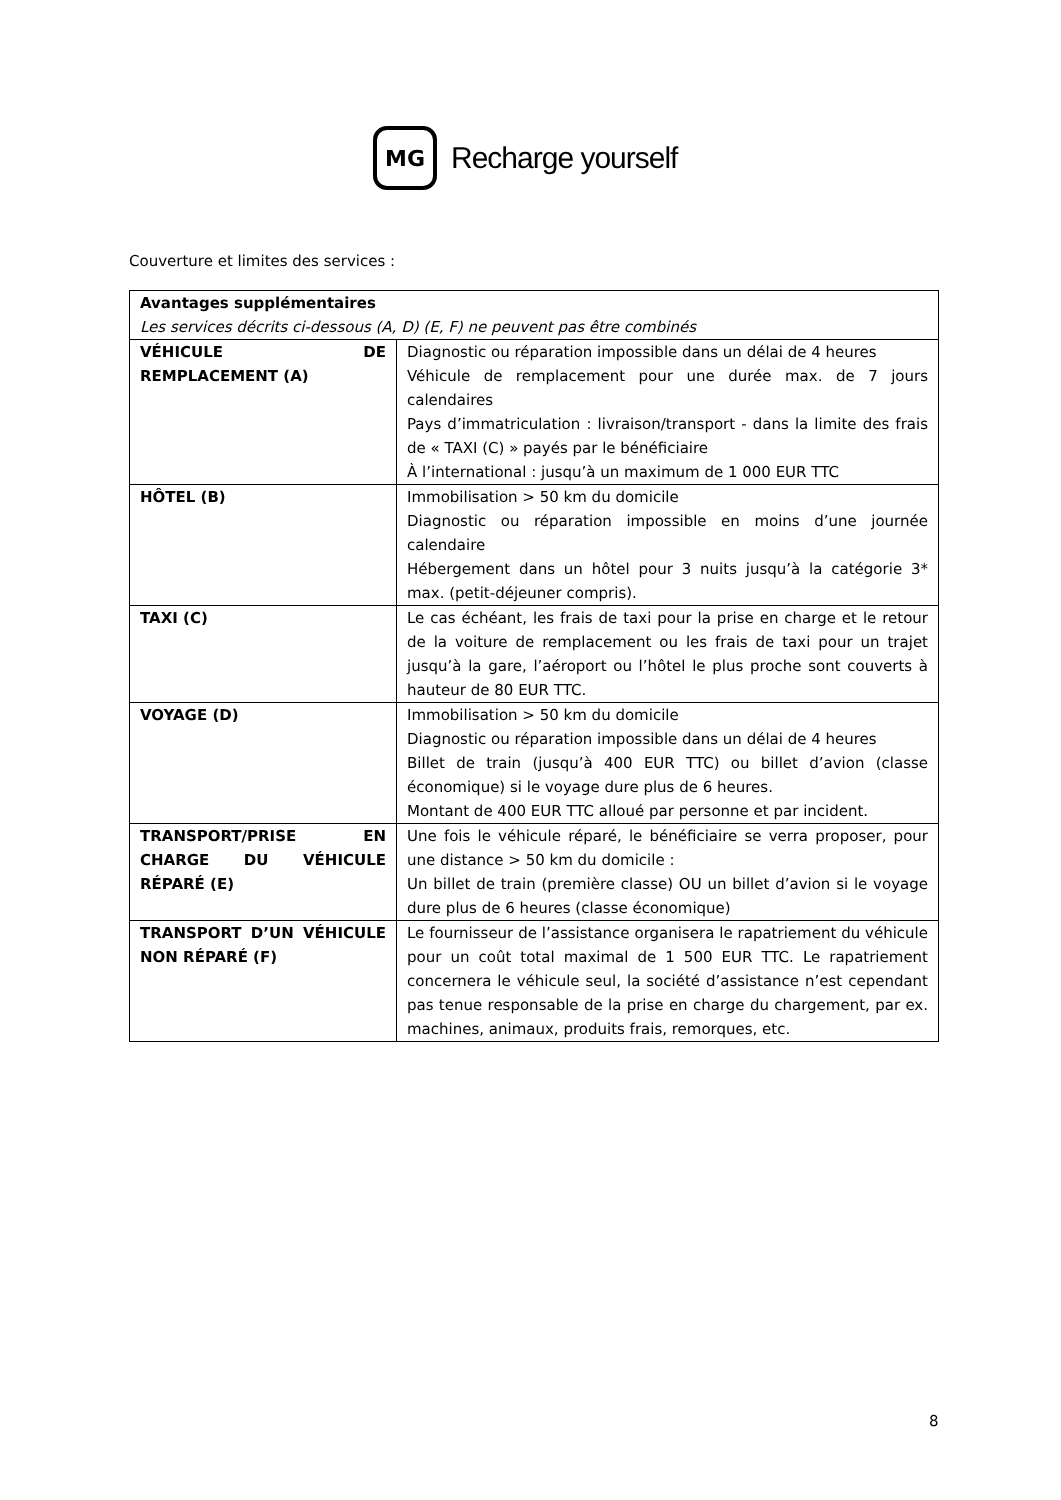MG
Recharge yourself
Couverture et limites des services :
| Avantages supplémentaires Les services décrits ci-dessous (A, D) (E, F) ne peuvent pas être combinés | |
| VÉHICULE DE REMPLACEMENT (A) | Diagnostic ou réparation impossible dans un délai de 4 heures Véhicule de remplacement pour une durée max. de 7 jours calendaires Pays d’immatriculation : livraison/transport - dans la limite des frais de « TAXI (C) » payés par le bénéficiaire À l’international : jusqu’à un maximum de 1 000 EUR TTC |
| HÔTEL (B) | Immobilisation > 50 km du domicile Diagnostic ou réparation impossible en moins d’une journée calendaire Hébergement dans un hôtel pour 3 nuits jusqu’à la catégorie 3* max. (petit-déjeuner compris). |
| TAXI (C) | Le cas échéant, les frais de taxi pour la prise en charge et le retour de la voiture de remplacement ou les frais de taxi pour un trajet jusqu’à la gare, l’aéroport ou l’hôtel le plus proche sont couverts à hauteur de 80 EUR TTC. |
| VOYAGE (D) | Immobilisation > 50 km du domicile Diagnostic ou réparation impossible dans un délai de 4 heures Billet de train (jusqu’à 400 EUR TTC) ou billet d’avion (classe économique) si le voyage dure plus de 6 heures. Montant de 400 EUR TTC alloué par personne et par incident. |
| TRANSPORT/PRISE EN CHARGE DU VÉHICULE RÉPARÉ (E) | Une fois le véhicule réparé, le bénéficiaire se verra proposer, pour une distance > 50 km du domicile : Un billet de train (première classe) OU un billet d’avion si le voyage dure plus de 6 heures (classe économique) |
| TRANSPORT D’UN VÉHICULE NON RÉPARÉ (F) | Le fournisseur de l’assistance organisera le rapatriement du véhicule pour un coût total maximal de 1 500 EUR TTC. Le rapatriement concernera le véhicule seul, la société d’assistance n’est cependant pas tenue responsable de la prise en charge du chargement, par ex. machines, animaux, produits frais, remorques, etc. |
8